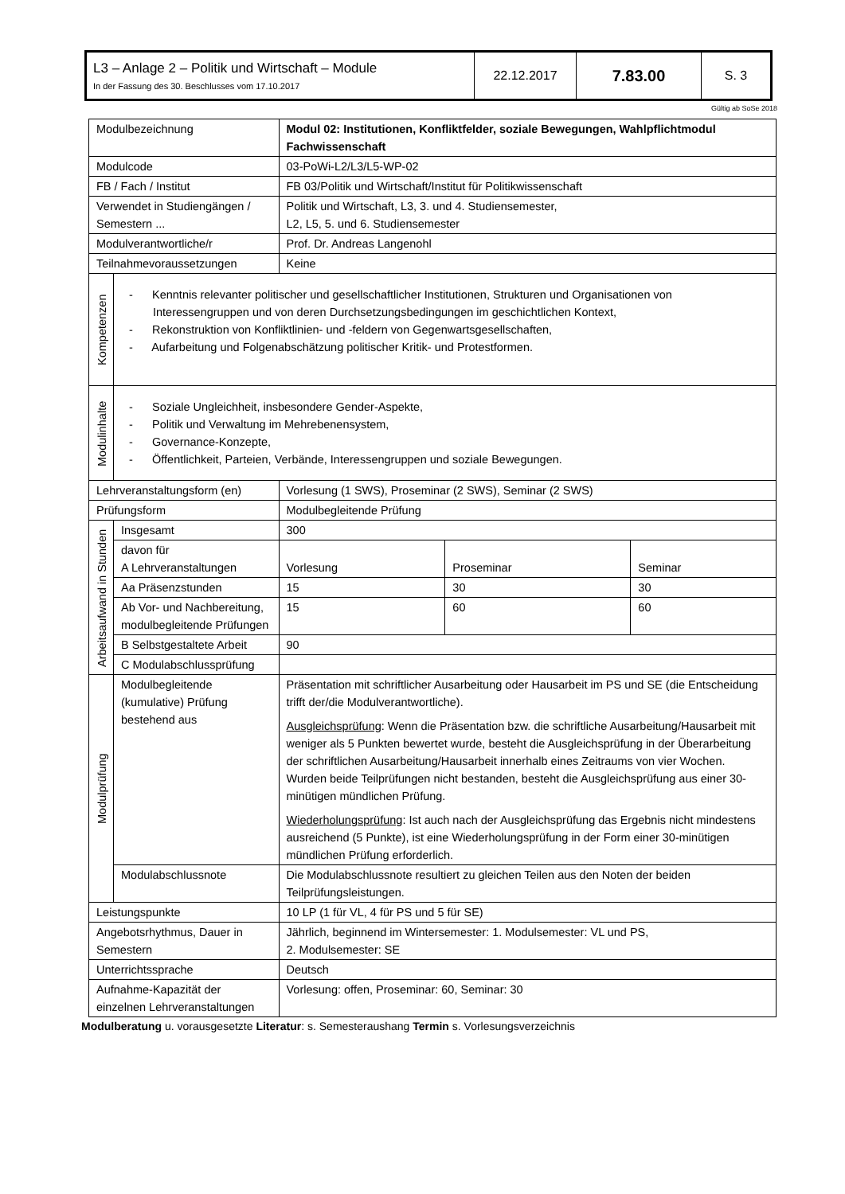| L3 – Anlage 2 – Politik und Wirtschaft – Module In der Fassung des 30. Beschlusses vom 17.10.2017 | 22.12.2017 | 7.83.00 | S. 3 |
Gültig ab SoSe 2018
| Modulbezeichnung | | Modul 02: Institutionen, Konfliktfelder, soziale Bewegungen, Wahlpflichtmodul Fachwissenschaft | | |
| Modulcode | | 03-PoWi-L2/L3/L5-WP-02 | | |
| FB / Fach / Institut | | FB 03/Politik und Wirtschaft/Institut für Politikwissenschaft | | |
| Verwendet in Studiengängen / Semestern ... | | Politik und Wirtschaft, L3, 3. und 4. Studiensemester, L2, L5, 5. und 6. Studiensemester | | |
| Modulverantwortliche/r | | Prof. Dr. Andreas Langenohl | | |
| Teilnahmevoraussetzungen | | Keine | | |
| Kompetenzen | - Kenntnis relevanter politischer und gesellschaftlicher Institutionen, Strukturen und Organisationen von Interessengruppen und von deren Durchsetzungsbedingungen im geschichtlichen Kontext, - Rekonstruktion von Konfliktlinien- und -feldern von Gegenwartsgesellschaften, - Aufarbeitung und Folgenabschätzung politischer Kritik- und Protestformen. | | | |
| Modulinhalte | - Soziale Ungleichheit, insbesondere Gender-Aspekte, - Politik und Verwaltung im Mehrebenensystem, - Governance-Konzepte, - Öffentlichkeit, Parteien, Verbände, Interessengruppen und soziale Bewegungen. | | | |
| Lehrveranstaltungsform (en) | | Vorlesung (1 SWS), Proseminar (2 SWS), Seminar (2 SWS) | | |
| Prüfungsform | | Modulbegleitende Prüfung | | |
| Arbeitsaufwand in Stunden | Insgesamt | 300 | | |
| | davon für A Lehrveranstaltungen | Vorlesung | Proseminar | Seminar |
| | Aa Präsenzstunden | 15 | 30 | 30 |
| | Ab Vor- und Nachbereitung, modulbegleitende Prüfungen | 15 | 60 | 60 |
| | B Selbstgestaltete Arbeit | 90 | | |
| | C Modulabschlussprüfung | | | |
| Modulprüfung | Modulbegleitende (kumulative) Prüfung bestehend aus | Präsentation mit schriftlicher Ausarbeitung oder Hausarbeit im PS und SE (die Entscheidung trifft der/die Modulverantwortliche). Ausgleichsprüfung : Wenn die Präsentation bzw. die schriftliche Ausarbeitung/Hausarbeit mit weniger als 5 Punkten bewertet wurde, besteht die Ausgleichsprüfung in der Überarbeitung der schriftlichen Ausarbeitung/Hausarbeit innerhalb eines Zeitraums von vier Wochen. Wurden beide Teilprüfungen nicht bestanden, besteht die Ausgleichsprüfung aus einer 30-minütigen mündlichen Prüfung. Wiederholungsprüfung : Ist auch nach der Ausgleichsprüfung das Ergebnis nicht mindestens ausreichend (5 Punkte), ist eine Wiederholungsprüfung in der Form einer 30-minütigen mündlichen Prüfung erforderlich. | | |
| | Modulabschlussnote | Die Modulabschlussnote resultiert zu gleichen Teilen aus den Noten der beiden Teilprüfungsleistungen. | | |
| Leistungspunkte | | 10 LP (1 für VL, 4 für PS und 5 für SE) | | |
| Angebotsrhythmus, Dauer in Semestern | | Jährlich, beginnend im Wintersemester: 1. Modulsemester: VL und PS, 2. Modulsemester: SE | | |
| Unterrichtssprache | | Deutsch | | |
| Aufnahme-Kapazität der einzelnen Lehrveranstaltungen | | Vorlesung: offen, Proseminar: 60, Seminar: 30 | | |
Modulberatung u. vorausgesetzte Literatur: s. Semesteraushang Termin s. Vorlesungsverzeichnis